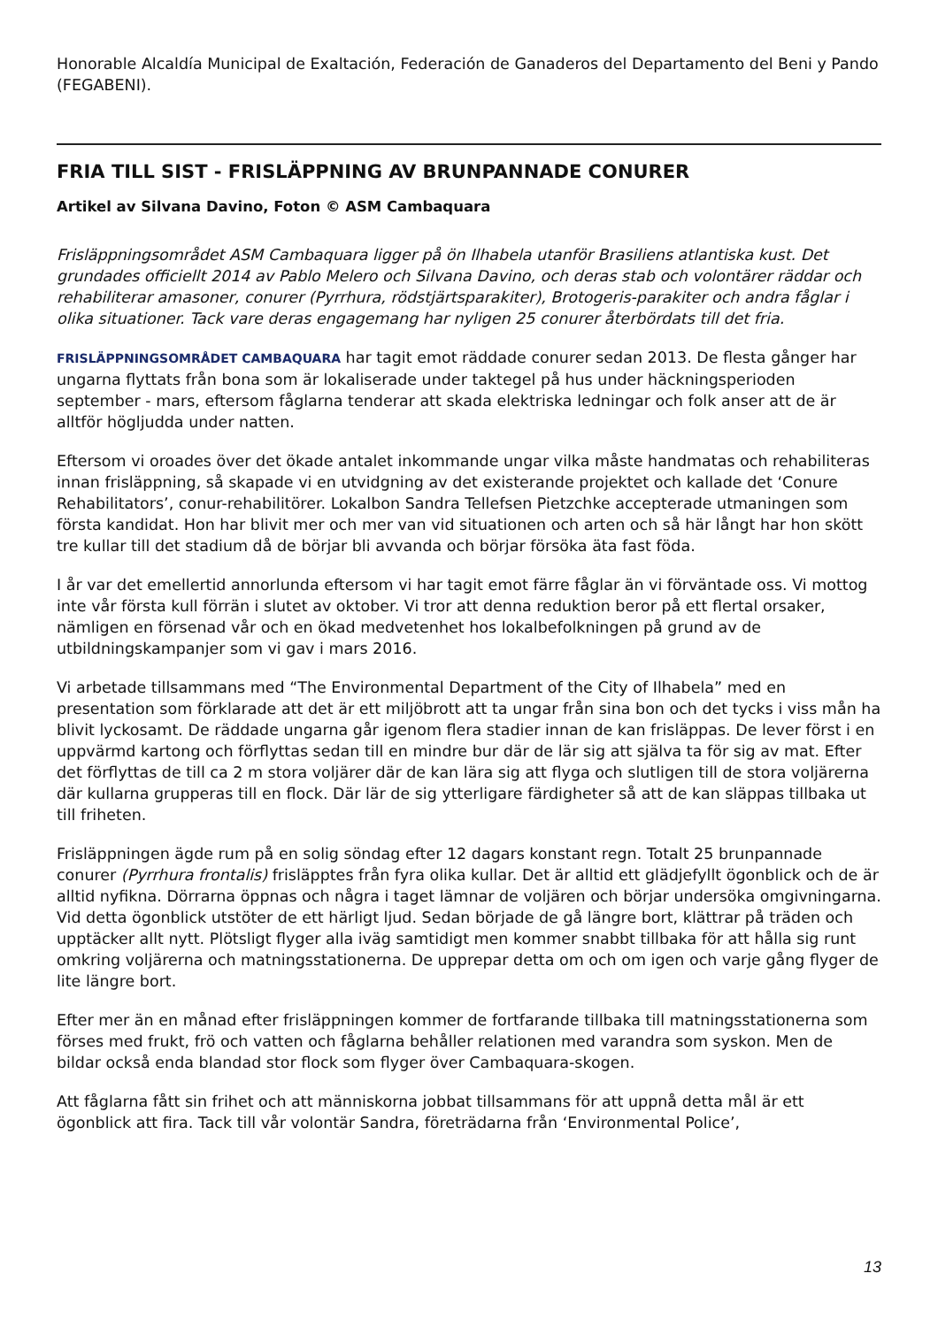Honorable Alcaldía Municipal de Exaltación, Federación de Ganaderos del Departamento del Beni y Pando (FEGABENI).
FRIA TILL SIST - FRISLÄPPNING AV BRUNPANNADE CONURER
Artikel av Silvana Davino, Foton © ASM Cambaquara
Frisläppningsområdet ASM Cambaquara ligger på ön Ilhabela utanför Brasiliens atlantiska kust. Det grundades officiellt 2014 av Pablo Melero och Silvana Davino, och deras stab och volontärer räddar och rehabiliterar amasoner, conurer (Pyrrhura, rödstjärtsparakiter), Brotogeris-parakiter och andra fåglar i olika situationer. Tack vare deras engagemang har nyligen 25 conurer återbördats till det fria.
FRISLÄPPNINGSOMRÅDET CAMBAQUARA har tagit emot räddade conurer sedan 2013. De flesta gånger har ungarna flyttats från bona som är lokaliserade under taktegel på hus under häckningsperioden september - mars, eftersom fåglarna tenderar att skada elektriska ledningar och folk anser att de är alltför högljudda under natten.
Eftersom vi oroades över det ökade antalet inkommande ungar vilka måste handmatas och rehabiliteras innan frisläppning, så skapade vi en utvidgning av det existerande projektet och kallade det ‘Conure Rehabilitators’, conur-rehabilitörer. Lokalbon Sandra Tellefsen Pietzchke accepterade utmaningen som första kandidat. Hon har blivit mer och mer van vid situationen och arten och så här långt har hon skött tre kullar till det stadium då de börjar bli avvanda och börjar försöka äta fast föda.
I år var det emellertid annorlunda eftersom vi har tagit emot färre fåglar än vi förväntade oss. Vi mottog inte vår första kull förrän i slutet av oktober. Vi tror att denna reduktion beror på ett flertal orsaker, nämligen en försenad vår och en ökad medvetenhet hos lokalbefolkningen på grund av de utbildningskampanjer som vi gav i mars 2016.
Vi arbetade tillsammans med “The Environmental Department of the City of Ilhabela” med en presentation som förklarade att det är ett miljöbrott att ta ungar från sina bon och det tycks i viss mån ha blivit lyckosamt. De räddade ungarna går igenom flera stadier innan de kan frisläppas. De lever först i en uppvärmd kartong och förflyttas sedan till en mindre bur där de lär sig att själva ta för sig av mat. Efter det förflyttas de till ca 2 m stora voljärer där de kan lära sig att flyga och slutligen till de stora voljärerna där kullarna grupperas till en flock. Där lär de sig ytterligare färdigheter så att de kan släppas tillbaka ut till friheten.
Frisläppningen ägde rum på en solig söndag efter 12 dagars konstant regn. Totalt 25 brunpannade conurer (Pyrrhura frontalis) frisläpptes från fyra olika kullar. Det är alltid ett glädjefyllt ögonblick och de är alltid nyfikna. Dörrarna öppnas och några i taget lämnar de voljären och börjar undersöka omgivningarna. Vid detta ögonblick utstöter de ett härligt ljud. Sedan började de gå längre bort, klättrar på träden och upptäcker allt nytt. Plötsligt flyger alla iväg samtidigt men kommer snabbt tillbaka för att hålla sig runt omkring voljärerna och matningsstationerna. De upprepar detta om och om igen och varje gång flyger de lite längre bort.
Efter mer än en månad efter frisläppningen kommer de fortfarande tillbaka till matningsstationerna som förses med frukt, frö och vatten och fåglarna behåller relationen med varandra som syskon. Men de bildar också enda blandad stor flock som flyger över Cambaquara-skogen.
Att fåglarna fått sin frihet och att människorna jobbat tillsammans för att uppnå detta mål är ett ögonblick att fira. Tack till vår volontär Sandra, företrädarna från ‘Environmental Police’,
13